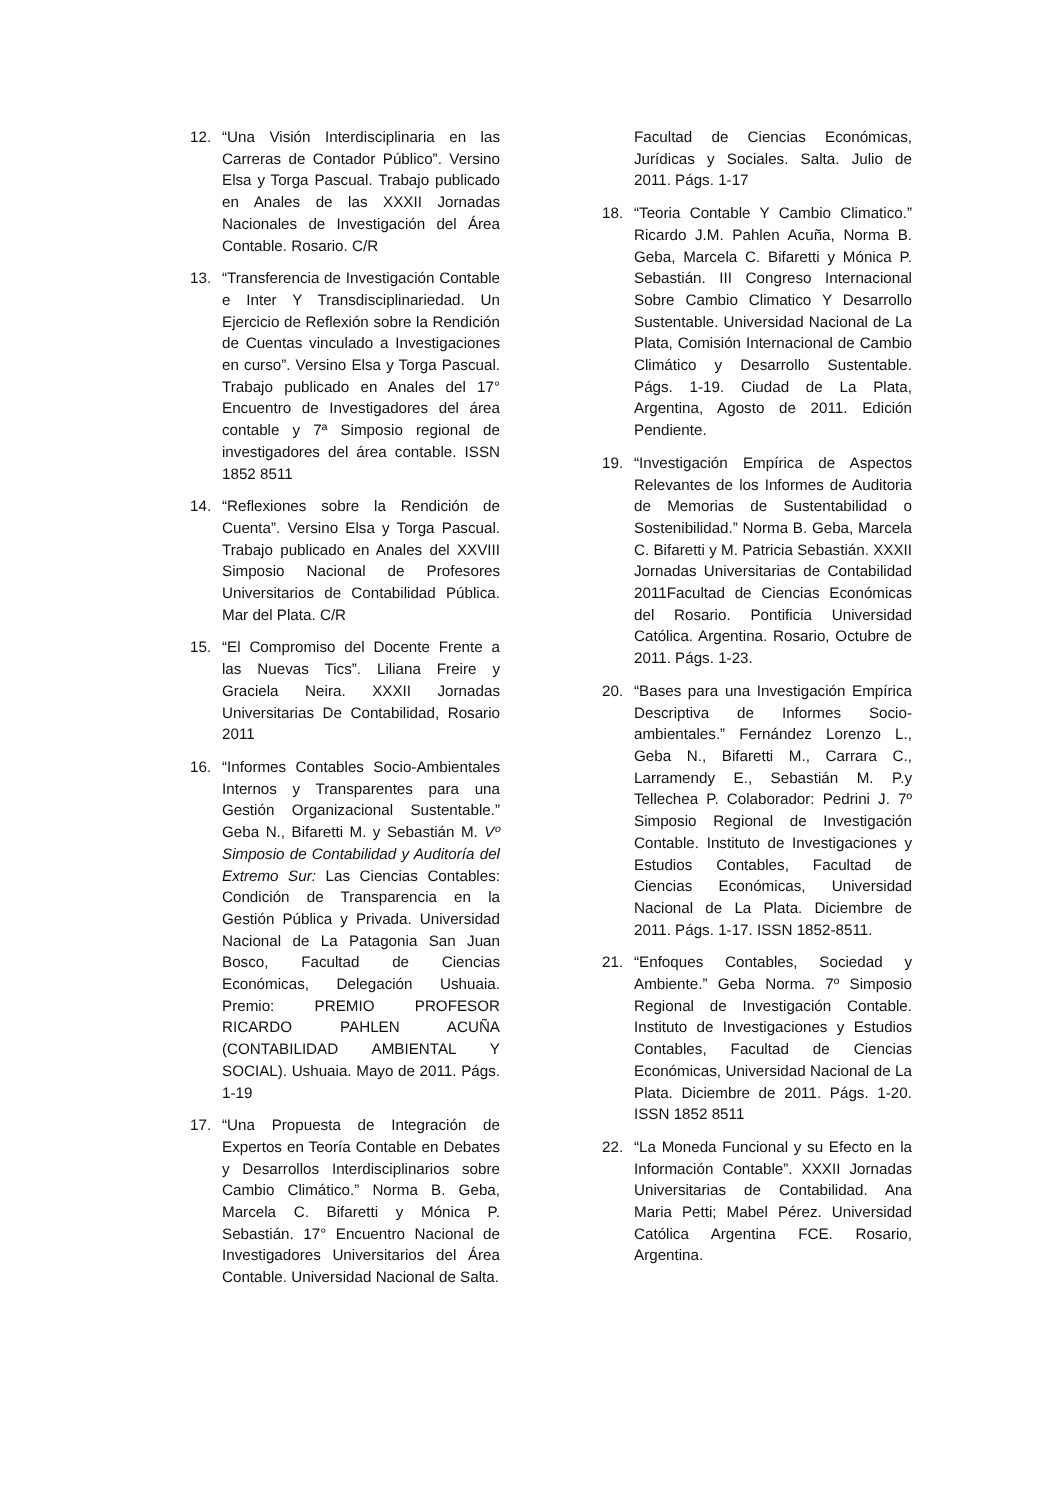12. “Una Visión Interdisciplinaria en las Carreras de Contador Público”. Versino Elsa y Torga Pascual. Trabajo publicado en Anales de las XXXII Jornadas Nacionales de Investigación del Área Contable. Rosario. C/R
13. “Transferencia de Investigación Contable e Inter Y Transdisciplinariedad. Un Ejercicio de Reflexión sobre la Rendición de Cuentas vinculado a Investigaciones en curso”. Versino Elsa y Torga Pascual. Trabajo publicado en Anales del 17° Encuentro de Investigadores del área contable y 7ª Simposio regional de investigadores del área contable. ISSN 1852 8511
14. “Reflexiones sobre la Rendición de Cuenta”. Versino Elsa y Torga Pascual. Trabajo publicado en Anales del XXVIII Simposio Nacional de Profesores Universitarios de Contabilidad Pública. Mar del Plata. C/R
15. “El Compromiso del Docente Frente a las Nuevas Tics”. Liliana Freire y Graciela Neira. XXXII Jornadas Universitarias De Contabilidad, Rosario 2011
16. “Informes Contables Socio-Ambientales Internos y Transparentes para una Gestión Organizacional Sustentable.” Geba N., Bifaretti M. y Sebastián M. Vº Simposio de Contabilidad y Auditoría del Extremo Sur: Las Ciencias Contables: Condición de Transparencia en la Gestión Pública y Privada. Universidad Nacional de La Patagonia San Juan Bosco, Facultad de Ciencias Económicas, Delegación Ushuaia. Premio: PREMIO PROFESOR RICARDO PAHLEN ACUÑA (CONTABILIDAD AMBIENTAL Y SOCIAL). Ushuaia. Mayo de 2011. Págs. 1-19
17. “Una Propuesta de Integración de Expertos en Teoría Contable en Debates y Desarrollos Interdisciplinarios sobre Cambio Climático.” Norma B. Geba, Marcela C. Bifaretti y Mónica P. Sebastián. 17° Encuentro Nacional de Investigadores Universitarios del Área Contable. Universidad Nacional de Salta.
Facultad de Ciencias Económicas, Jurídicas y Sociales. Salta. Julio de 2011. Págs. 1-17
18. “Teoria Contable Y Cambio Climatico.” Ricardo J.M. Pahlen Acuña, Norma B. Geba, Marcela C. Bifaretti y Mónica P. Sebastián. III Congreso Internacional Sobre Cambio Climatico Y Desarrollo Sustentable. Universidad Nacional de La Plata, Comisión Internacional de Cambio Climático y Desarrollo Sustentable. Págs. 1-19. Ciudad de La Plata, Argentina, Agosto de 2011. Edición Pendiente.
19. “Investigación Empírica de Aspectos Relevantes de los Informes de Auditoria de Memorias de Sustentabilidad o Sostenibilidad.” Norma B. Geba, Marcela C. Bifaretti y M. Patricia Sebastián. XXXII Jornadas Universitarias de Contabilidad 2011Facultad de Ciencias Económicas del Rosario. Pontificia Universidad Católica. Argentina. Rosario, Octubre de 2011. Págs. 1-23.
20. “Bases para una Investigación Empírica Descriptiva de Informes Socio-ambientales.” Fernández Lorenzo L., Geba N., Bifaretti M., Carrara C., Larramendy E., Sebastián M. P.y Tellechea P. Colaborador: Pedrini J. 7º Simposio Regional de Investigación Contable. Instituto de Investigaciones y Estudios Contables, Facultad de Ciencias Económicas, Universidad Nacional de La Plata. Diciembre de 2011. Págs. 1-17. ISSN 1852-8511.
21. “Enfoques Contables, Sociedad y Ambiente.” Geba Norma. 7º Simposio Regional de Investigación Contable. Instituto de Investigaciones y Estudios Contables, Facultad de Ciencias Económicas, Universidad Nacional de La Plata. Diciembre de 2011. Págs. 1-20. ISSN 1852 8511
22. “La Moneda Funcional y su Efecto en la Información Contable”. XXXII Jornadas Universitarias de Contabilidad. Ana Maria Petti; Mabel Pérez. Universidad Católica Argentina FCE. Rosario, Argentina.